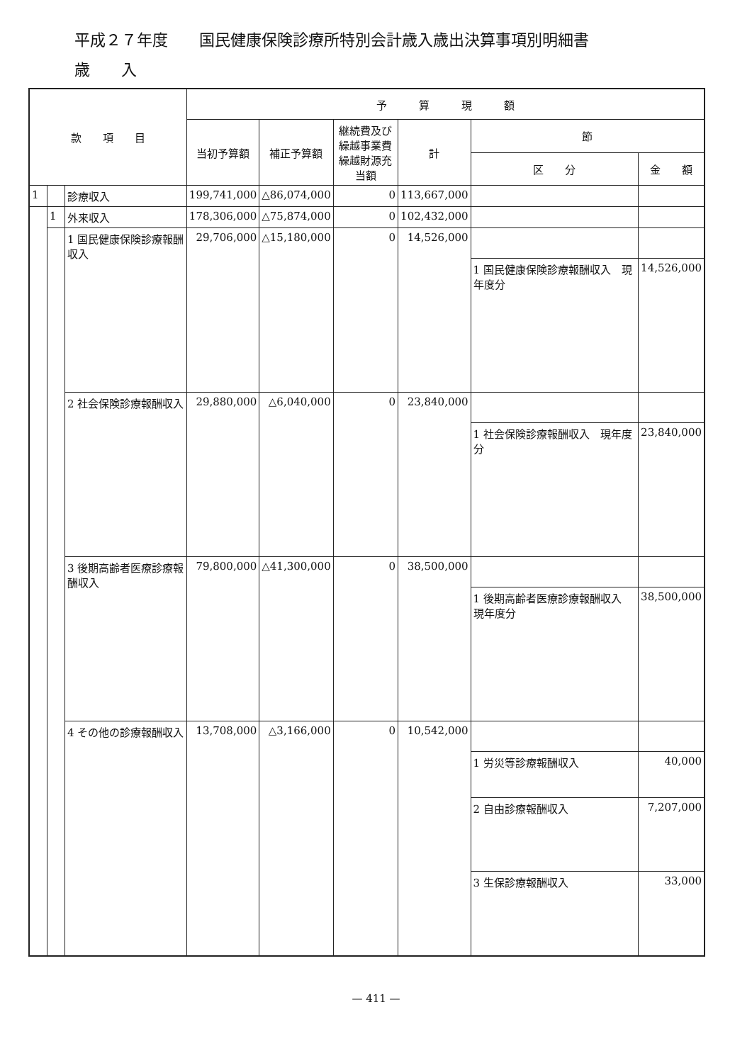平成２７年度　　国民健康保険診療所特別会計歳入歳出決算事項別明細書
歳　　入
| 款 項 目 | | | 予 算 現 額 | | | | | |
| --- | --- | --- | --- | --- | --- | --- | --- | --- |
| | | | 当初予算額 | 補正予算額 | 継続費及び 繰越事業費 繰越財源充当額 | 計 | 節 | |
| | | | | | | | 区 分 | 金 額 |
| 1 | | 診療収入 | 199,741,000 | △86,074,000 | 0 | 113,667,000 | | |
| | 1 | 外来収入 | 178,306,000 | △75,874,000 | 0 | 102,432,000 | | |
| | | 1 国民健康保険診療報酬収入 | 29,706,000 | △15,180,000 | 0 | 14,526,000 | | |
| | | | | | | | 1 国民健康保険診療報酬収入 現年度分 | 14,526,000 |
| | | 2 社会保険診療報酬収入 | 29,880,000 | △6,040,000 | 0 | 23,840,000 | | |
| | | | | | | | 1 社会保険診療報酬収入 現年度分 | 23,840,000 |
| | | 3 後期高齢者医療診療報酬収入 | 79,800,000 | △41,300,000 | 0 | 38,500,000 | | |
| | | | | | | | 1 後期高齢者医療診療報酬収入 現年度分 | 38,500,000 |
| | | 4 その他の診療報酬収入 | 13,708,000 | △3,166,000 | 0 | 10,542,000 | | |
| | | | | | | | 1 労災等診療報酬収入 | 40,000 |
| | | | | | | | 2 自由診療報酬収入 | 7,207,000 |
| | | | | | | | 3 生保診療報酬収入 | 33,000 |
— 411 —